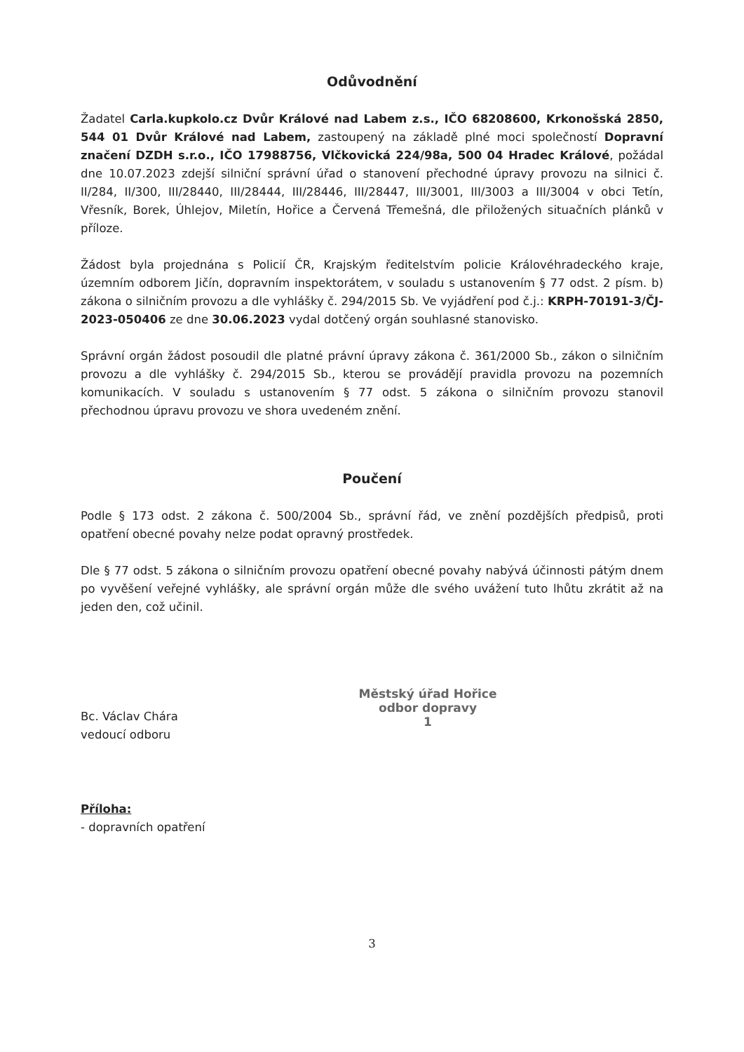Odůvodnění
Žadatel Carla.kupkolo.cz Dvůr Králové nad Labem z.s., IČO 68208600, Krkonošská 2850, 544 01 Dvůr Králové nad Labem, zastoupený na základě plné moci společností Dopravní značení DZDH s.r.o., IČO 17988756, Vlčkovická 224/98a, 500 04 Hradec Králové, požádal dne 10.07.2023 zdejší silniční správní úřad o stanovení přechodné úpravy provozu na silnici č. II/284, II/300, III/28440, III/28444, III/28446, III/28447, III/3001, III/3003 a III/3004 v obci Tetín, Vřesník, Borek, Úhlejov, Miletín, Hořice a Červená Třemešná, dle přiložených situačních plánků v příloze.
Žádost byla projednána s Policií ČR, Krajským ředitelstvím policie Královéhradeckého kraje, územním odborem Jičín, dopravním inspektorátem, v souladu s ustanovením § 77 odst. 2 písm. b) zákona o silničním provozu a dle vyhlášky č. 294/2015 Sb. Ve vyjádření pod č.j.: KRPH-70191-3/ČJ-2023-050406 ze dne 30.06.2023 vydal dotčený orgán souhlasné stanovisko.
Správní orgán žádost posoudil dle platné právní úpravy zákona č. 361/2000 Sb., zákon o silničním provozu a dle vyhlášky č. 294/2015 Sb., kterou se provádějí pravidla provozu na pozemních komunikacích. V souladu s ustanovením § 77 odst. 5 zákona o silničním provozu stanovil přechodnou úpravu provozu ve shora uvedeném znění.
Poučení
Podle § 173 odst. 2 zákona č. 500/2004 Sb., správní řád, ve znění pozdějších předpisů, proti opatření obecné povahy nelze podat opravný prostředek.
Dle § 77 odst. 5 zákona o silničním provozu opatření obecné povahy nabývá účinnosti pátým dnem po vyvěšení veřejné vyhlášky, ale správní orgán může dle svého uvážení tuto lhůtu zkrátit až na jeden den, což učinil.
Bc. Václav Chára
vedoucí odboru
Městský úřad Hořice
odbor dopravy
1
Příloha:
- dopravních opatření
3